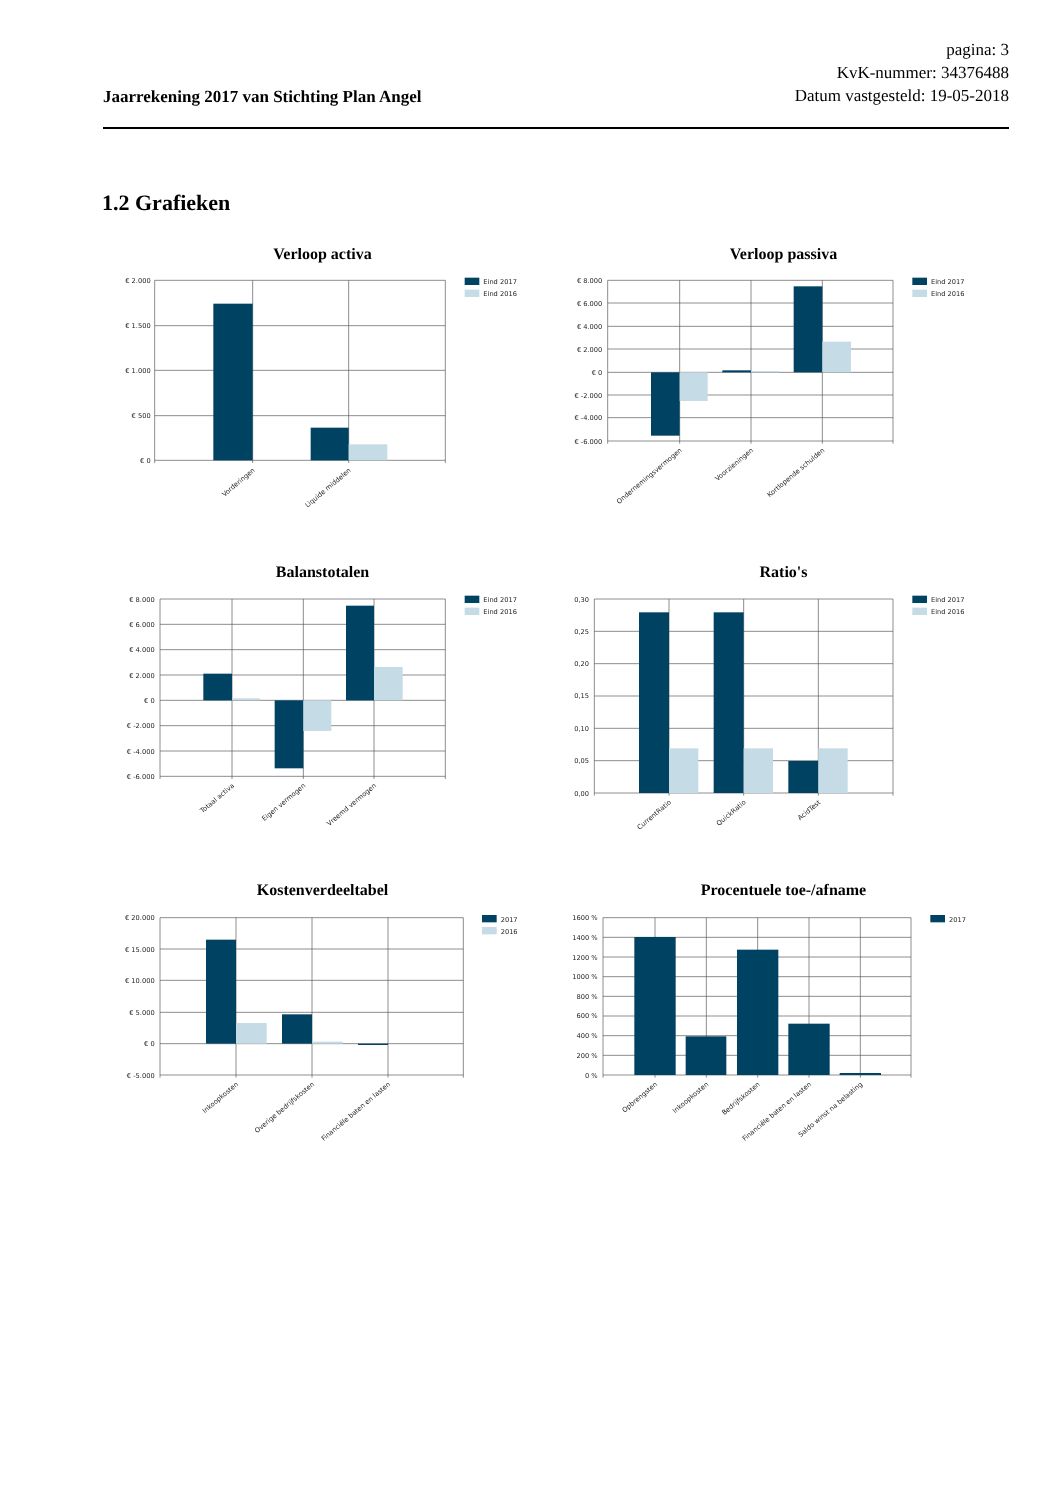Jaarrekening 2017 van Stichting Plan Angel
pagina: 3
KvK-nummer: 34376488
Datum vastgesteld: 19-05-2018
1.2 Grafieken
Verloop activa
€ 2.000
€ 1.500
€ 1.000
€ 500
€ 0
Vorderingen
Liquide middelen
Eind 2017
Eind 2016
Verloop passiva
€ 8.000
€ 6.000
€ 4.000
€ 2.000
€ 0
€ -2.000
€ -4.000
€ -6.000
Ondernemingsvermogen
Voorzieningen
Kortlopende schulden
Eind 2017
Eind 2016
Balanstotalen
€ 8.000
€ 6.000
€ 4.000
€ 2.000
€ 0
€ -2.000
€ -4.000
€ -6.000
Totaal activa
Eigen vermogen
Vreemd vermogen
Eind 2017
Eind 2016
Ratio's
0,30
0,25
0,20
0,15
0,10
0,05
0,00
CurrentRatio
QuickRatio
AcidTest
Eind 2017
Eind 2016
Kostenverdeeltabel
€ 20.000
€ 15.000
€ 10.000
€ 5.000
€ 0
€ -5.000
Inkoopkosten
Overige bedrijfskosten
Financiële baten en lasten
2017
2016
Procentuele toe-/afname
1600 %
1400 %
1200 %
1000 %
800 %
600 %
400 %
200 %
0 %
Opbrengsten
Inkoopkosten
Bedrijfskosten
Financiële baten en lasten
Saldo winst na belasting
2017